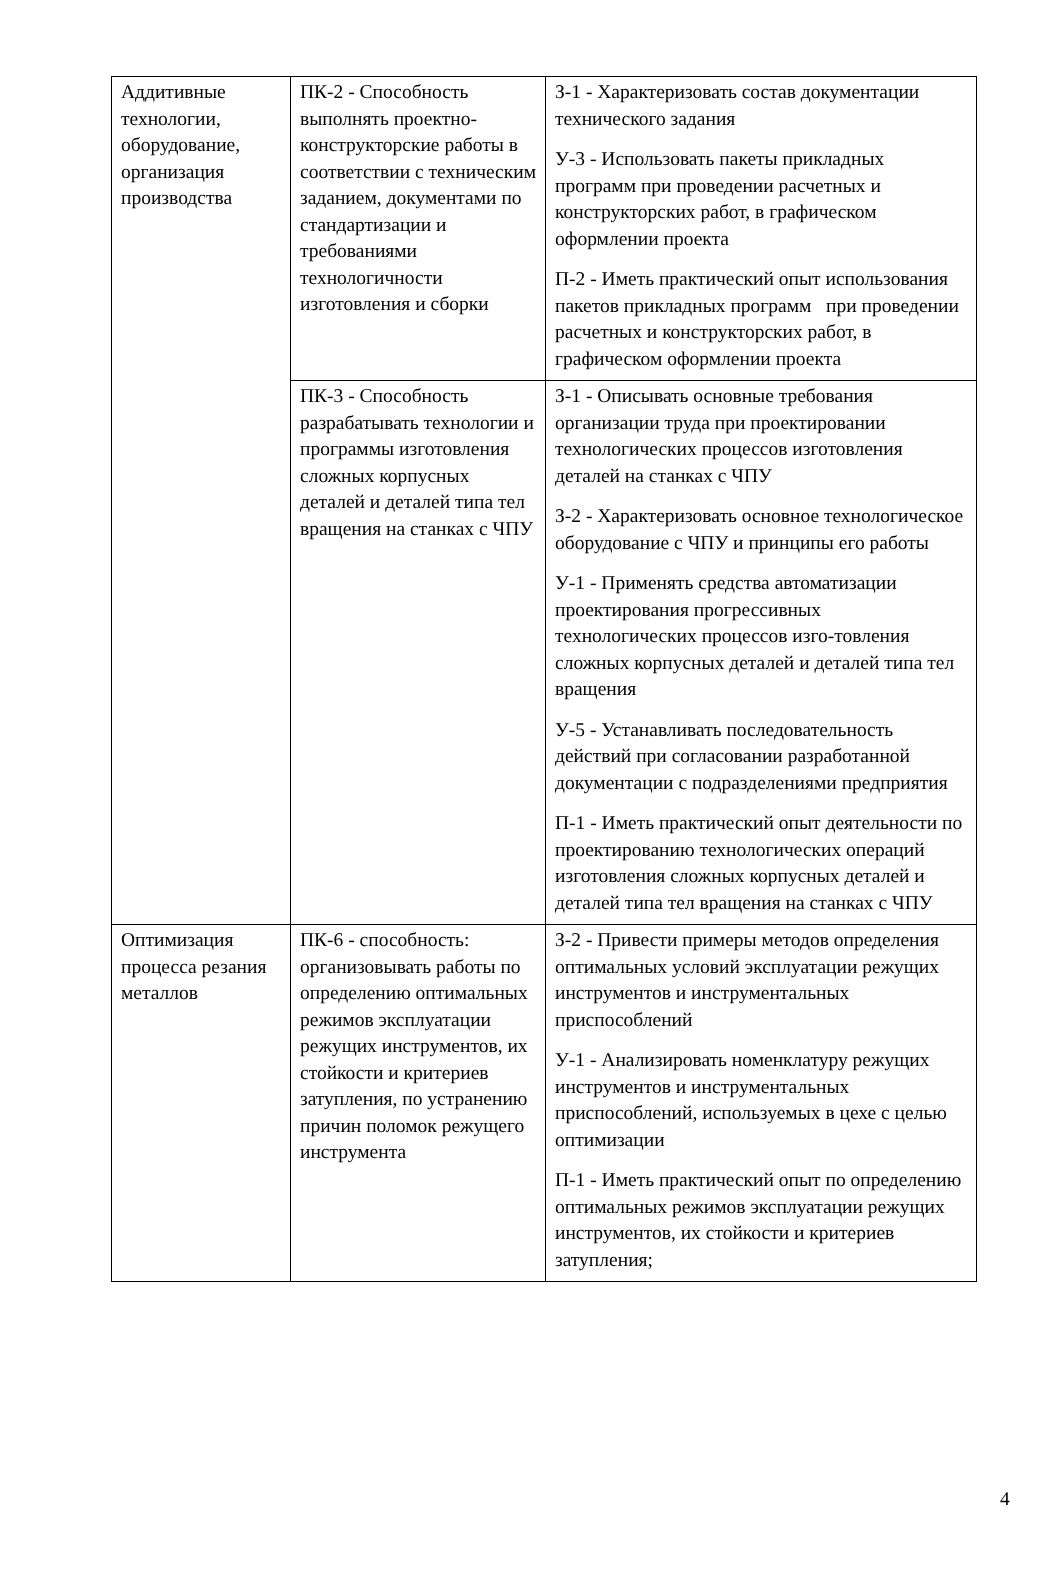| Аддитивные технологии, оборудование, организация производства | ПК-2 - Способность выполнять проектно-конструкторские работы в соответствии с техническим заданием, документами по стандартизации и требованиями технологичности изготовления и сборки | З-1 - Характеризовать состав документации технического задания У-3 - Использовать пакеты прикладных программ при проведении расчетных и конструкторских работ, в графическом оформлении проекта П-2 - Иметь практический опыт использования пакетов прикладных программ при проведении расчетных и конструкторских работ, в графическом оформлении проекта |
| | ПК-3 - Способность разрабатывать технологии и программы изготовления сложных корпусных деталей и деталей типа тел вращения на станках с ЧПУ | З-1 - Описывать основные требования организации труда при проектировании технологических процессов изготовления деталей на станках с ЧПУ З-2 - Характеризовать основное технологическое оборудование с ЧПУ и принципы его работы У-1 - Применять средства автоматизации проектирования прогрессивных технологических процессов изго-товления сложных корпусных деталей и деталей типа тел вращения У-5 - Устанавливать последовательность действий при согласовании разработанной документации с подразделениями предприятия П-1 - Иметь практический опыт деятельности по проектированию технологических операций изготовления сложных корпусных деталей и деталей типа тел вращения на станках с ЧПУ |
| Оптимизация процесса резания металлов | ПК-6 - способность: организовывать работы по определению оптимальных режимов эксплуатации режущих инструментов, их стойкости и критериев затупления, по устранению причин поломок режущего инструмента | З-2 - Привести примеры методов определения оптимальных условий эксплуатации режущих инструментов и инструментальных приспособлений У-1 - Анализировать номенклатуру режущих инструментов и инструментальных приспособлений, используемых в цехе с целью оптимизации П-1 - Иметь практический опыт по определению оптимальных режимов эксплуатации режущих инструментов, их стойкости и критериев затупления; |
4